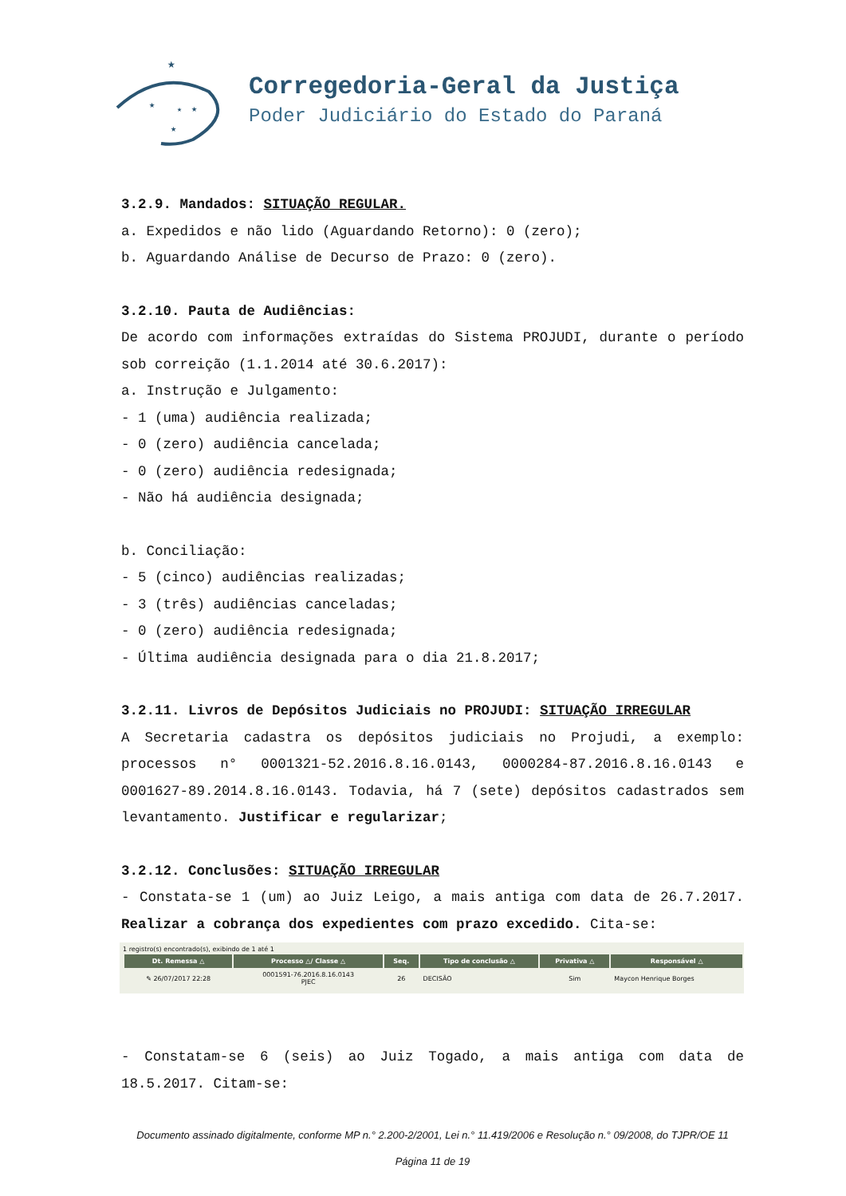★
★
★
★
★
Corregedoria-Geral da Justiça
Poder Judiciário do Estado do Paraná
3.2.9. Mandados: SITUAÇÃO REGULAR.
a. Expedidos e não lido (Aguardando Retorno): 0 (zero);
b. Aguardando Análise de Decurso de Prazo: 0 (zero).
3.2.10. Pauta de Audiências:
De acordo com informações extraídas do Sistema PROJUDI, durante o período sob correição (1.1.2014 até 30.6.2017):
a. Instrução e Julgamento:
- 1 (uma) audiência realizada;
- 0 (zero) audiência cancelada;
- 0 (zero) audiência redesignada;
- Não há audiência designada;
b. Conciliação:
- 5 (cinco) audiências realizadas;
- 3 (três) audiências canceladas;
- 0 (zero) audiência redesignada;
- Última audiência designada para o dia 21.8.2017;
3.2.11. Livros de Depósitos Judiciais no PROJUDI: SITUAÇÃO IRREGULAR
A Secretaria cadastra os depósitos judiciais no Projudi, a exemplo: processos n° 0001321-52.2016.8.16.0143, 0000284-87.2016.8.16.0143 e 0001627-89.2014.8.16.0143. Todavia, há 7 (sete) depósitos cadastrados sem levantamento. Justificar e regularizar;
3.2.12. Conclusões: SITUAÇÃO IRREGULAR
- Constata-se 1 (um) ao Juiz Leigo, a mais antiga com data de 26.7.2017. Realizar a cobrança dos expedientes com prazo excedido. Cita-se:
1 registro(s) encontrado(s), exibindo de 1 até 1
| Dt. Remessa △ | Processo △/ Classe △ | Seq. | Tipo de conclusão △ | Privativa △ | Responsável △ |
| --- | --- | --- | --- | --- | --- |
| ✎ 26/07/2017 22:28 | 0001591-76.2016.8.16.0143 PJEC | 26 | DECISÃO | Sim | Maycon Henrique Borges |
- Constatam-se 6 (seis) ao Juiz Togado, a mais antiga com data de 18.5.2017. Citam-se:
Documento assinado digitalmente, conforme MP n.° 2.200-2/2001, Lei n.° 11.419/2006 e Resolução n.° 09/2008, do TJPR/OE 11
Página 11 de 19